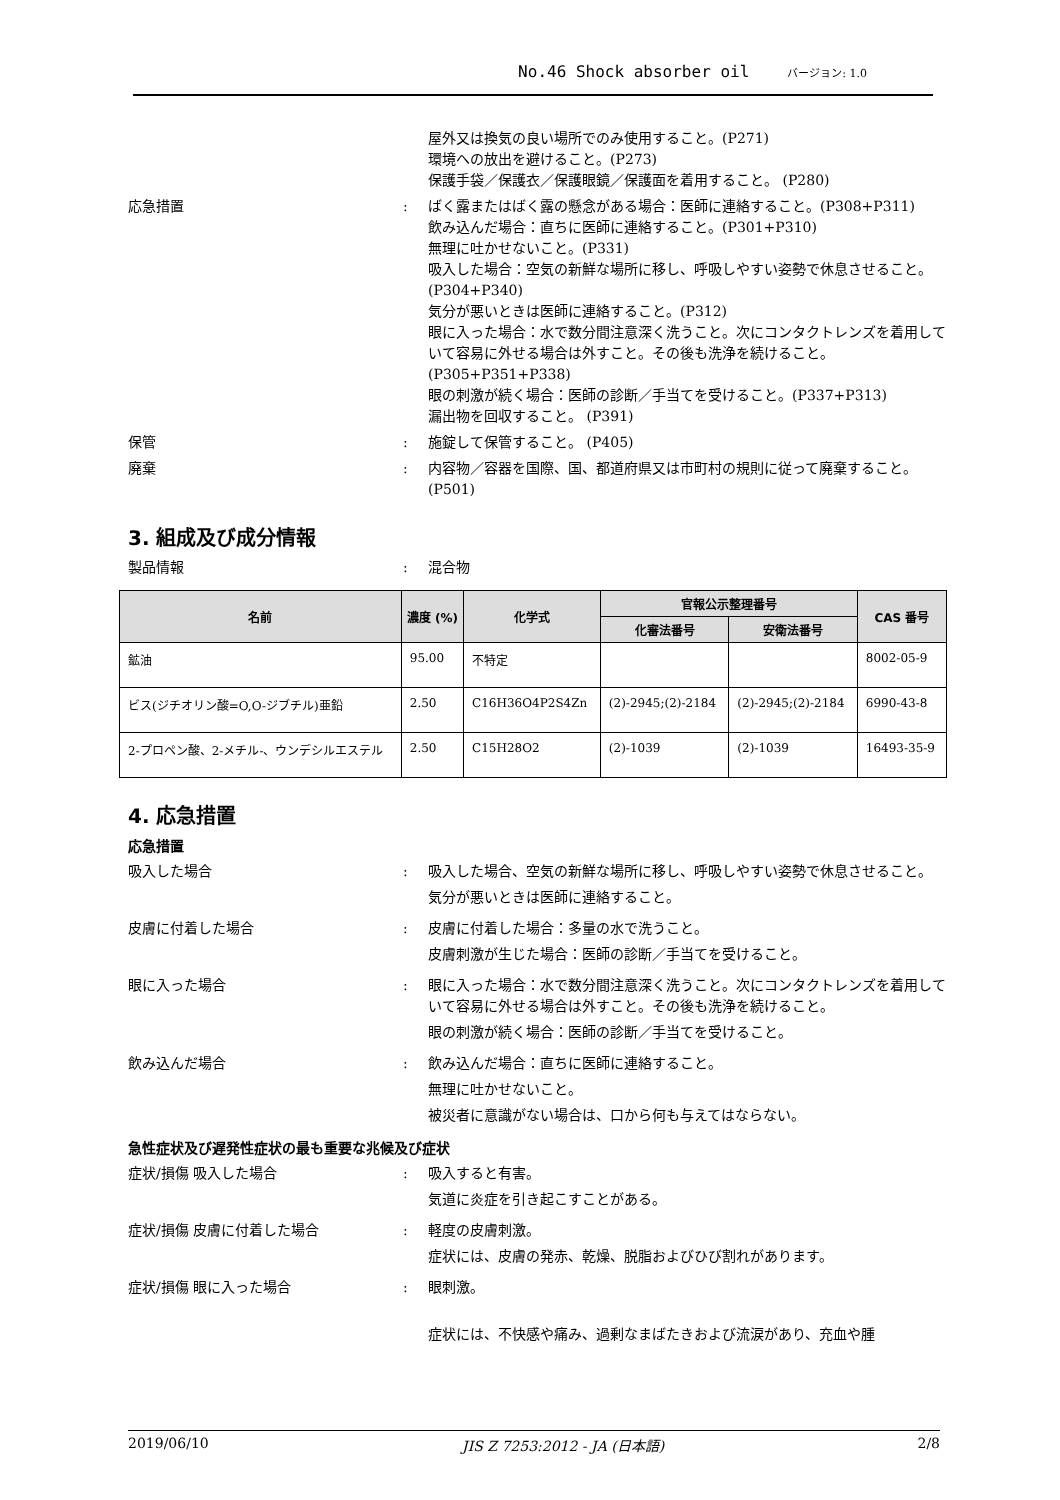No.46 Shock absorber oil バージョン: 1.0
屋外又は換気の良い場所でのみ使用すること。(P271)
環境への放出を避けること。(P273)
保護手袋／保護衣／保護眼鏡／保護面を着用すること。 (P280)
応急措置 : ばく露またはばく露の懸念がある場合：医師に連絡すること。(P308+P311)
飲み込んだ場合：直ちに医師に連絡すること。(P301+P310)
無理に吐かせないこと。(P331)
吸入した場合：空気の新鮮な場所に移し、呼吸しやすい姿勢で休息させること。(P304+P340)
気分が悪いときは医師に連絡すること。(P312)
眼に入った場合：水で数分間注意深く洗うこと。次にコンタクトレンズを着用していて容易に外せる場合は外すこと。その後も洗浄を続けること。(P305+P351+P338)
眼の刺激が続く場合：医師の診断／手当てを受けること。(P337+P313)
漏出物を回収すること。 (P391)
保管 : 施錠して保管すること。 (P405)
廃棄 : 内容物／容器を国際、国、都道府県又は市町村の規則に従って廃棄すること。 (P501)
3. 組成及び成分情報
製品情報 : 混合物
| 名前 | 濃度 (%) | 化学式 | 官報公示整理番号 | | CAS 番号 |
| --- | --- | --- | --- | --- | --- |
| | | | 化審法番号 | 安衛法番号 | |
| 鉱油 | 95.00 | 不特定 | | | 8002-05-9 |
| ビス(ジチオリン酸=O,O-ジブチル)亜鉛 | 2.50 | C16H36O4P2S4Zn | (2)-2945;(2)-2184 | (2)-2945;(2)-2184 | 6990-43-8 |
| 2-プロペン酸、2-メチル-、ウンデシルエステル | 2.50 | C15H28O2 | (2)-1039 | (2)-1039 | 16493-35-9 |
4. 応急措置
応急措置
吸入した場合 : 吸入した場合、空気の新鮮な場所に移し、呼吸しやすい姿勢で休息させること。
気分が悪いときは医師に連絡すること。
皮膚に付着した場合 : 皮膚に付着した場合：多量の水で洗うこと。
皮膚刺激が生じた場合：医師の診断／手当てを受けること。
眼に入った場合 : 眼に入った場合：水で数分間注意深く洗うこと。次にコンタクトレンズを着用していて容易に外せる場合は外すこと。その後も洗浄を続けること。
眼の刺激が続く場合：医師の診断／手当てを受けること。
飲み込んだ場合 : 飲み込んだ場合：直ちに医師に連絡すること。
無理に吐かせないこと。
被災者に意識がない場合は、口から何も与えてはならない。
急性症状及び遅発性症状の最も重要な兆候及び症状
症状/損傷 吸入した場合 : 吸入すると有害。
気道に炎症を引き起こすことがある。
症状/損傷 皮膚に付着した場合 : 軽度の皮膚刺激。
症状には、皮膚の発赤、乾燥、脱脂およびひび割れがあります。
症状/損傷 眼に入った場合 : 眼刺激。
症状には、不快感や痛み、過剰なまばたきおよび流涙があり、充血や腫
2019/06/10 JIS Z 7253:2012 - JA (日本語) 2/8